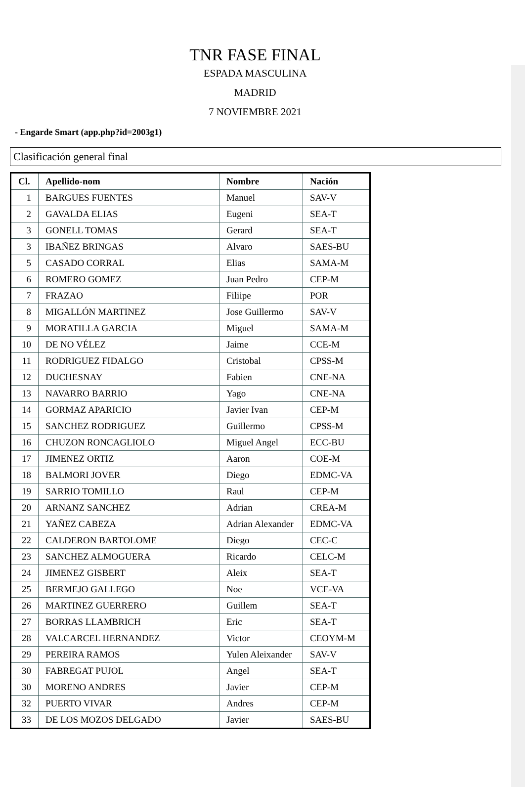TNR FASE FINAL
ESPADA MASCULINA
MADRID
7 NOVIEMBRE 2021
- Engarde Smart (app.php?id=2003g1)
Clasificación general final
| Cl. | Apellido-nom | Nombre | Nación |
| --- | --- | --- | --- |
| 1 | BARGUES FUENTES | Manuel | SAV-V |
| 2 | GAVALDA ELIAS | Eugeni | SEA-T |
| 3 | GONELL TOMAS | Gerard | SEA-T |
| 3 | IBAÑEZ BRINGAS | Alvaro | SAES-BU |
| 5 | CASADO CORRAL | Elias | SAMA-M |
| 6 | ROMERO GOMEZ | Juan Pedro | CEP-M |
| 7 | FRAZAO | Filiipe | POR |
| 8 | MIGALLÓN MARTINEZ | Jose Guillermo | SAV-V |
| 9 | MORATILLA GARCIA | Miguel | SAMA-M |
| 10 | DE NO VÉLEZ | Jaime | CCE-M |
| 11 | RODRIGUEZ FIDALGO | Cristobal | CPSS-M |
| 12 | DUCHESNAY | Fabien | CNE-NA |
| 13 | NAVARRO BARRIO | Yago | CNE-NA |
| 14 | GORMAZ APARICIO | Javier Ivan | CEP-M |
| 15 | SANCHEZ RODRIGUEZ | Guillermo | CPSS-M |
| 16 | CHUZON RONCAGLIOLO | Miguel Angel | ECC-BU |
| 17 | JIMENEZ ORTIZ | Aaron | COE-M |
| 18 | BALMORI JOVER | Diego | EDMC-VA |
| 19 | SARRIO TOMILLO | Raul | CEP-M |
| 20 | ARNANZ SANCHEZ | Adrian | CREA-M |
| 21 | YAÑEZ CABEZA | Adrian Alexander | EDMC-VA |
| 22 | CALDERON BARTOLOME | Diego | CEC-C |
| 23 | SANCHEZ ALMOGUERA | Ricardo | CELC-M |
| 24 | JIMENEZ GISBERT | Aleix | SEA-T |
| 25 | BERMEJO GALLEGO | Noe | VCE-VA |
| 26 | MARTINEZ GUERRERO | Guillem | SEA-T |
| 27 | BORRAS LLAMBRICH | Eric | SEA-T |
| 28 | VALCARCEL HERNANDEZ | Victor | CEOYM-M |
| 29 | PEREIRA RAMOS | Yulen Aleixander | SAV-V |
| 30 | FABREGAT PUJOL | Angel | SEA-T |
| 30 | MORENO ANDRES | Javier | CEP-M |
| 32 | PUERTO VIVAR | Andres | CEP-M |
| 33 | DE LOS MOZOS DELGADO | Javier | SAES-BU |